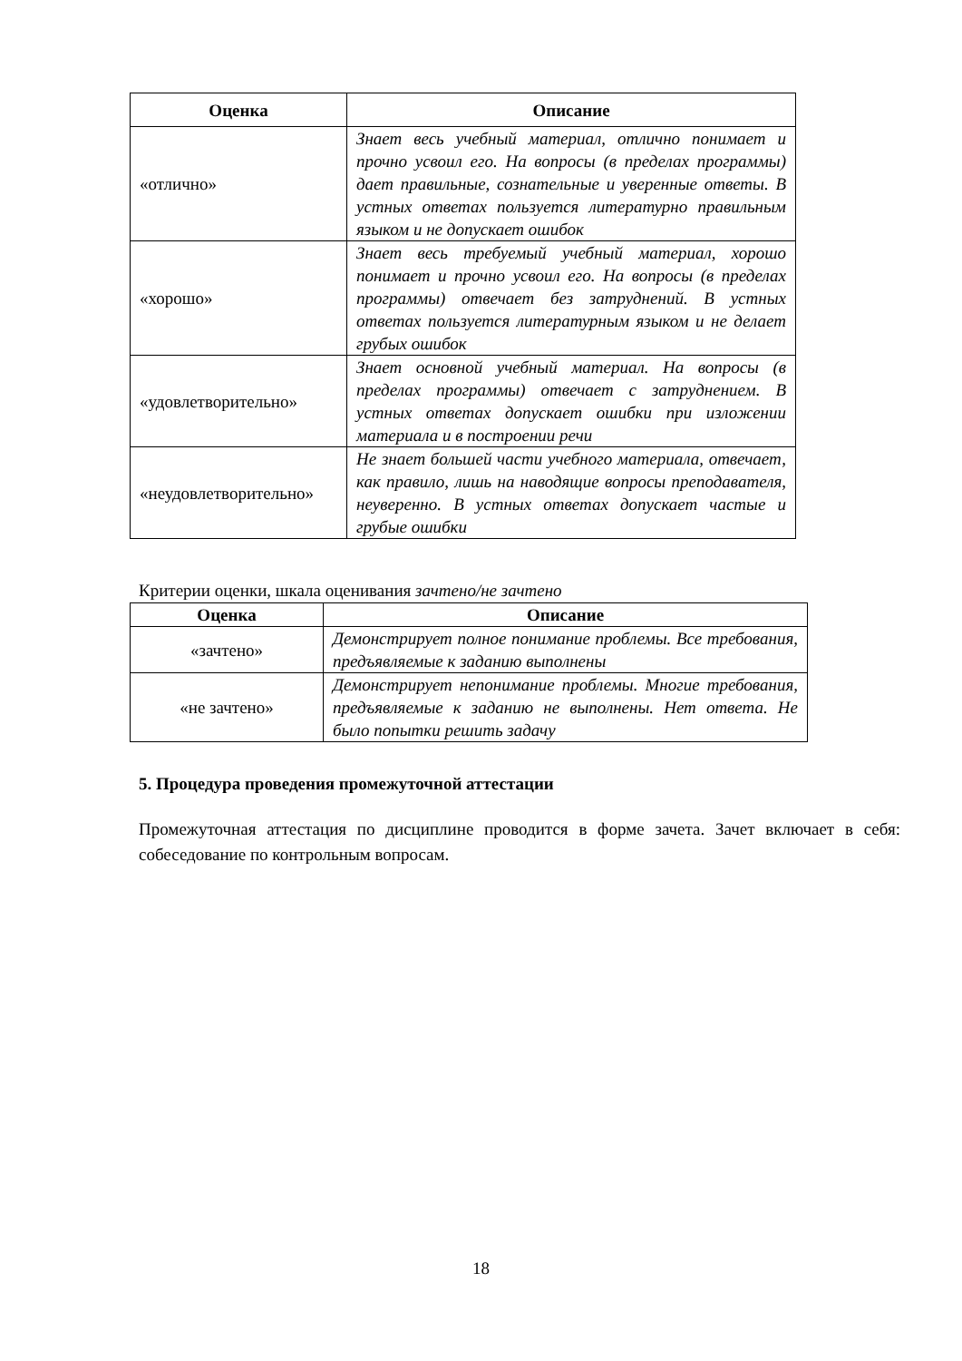| Оценка | Описание |
| --- | --- |
| «отлично» | Знает весь учебный материал, отлично понимает и прочно усвоил его. На вопросы (в пределах программы) дает правильные, сознательные и уверенные ответы. В устных ответах пользуется литературно правильным языком и не допускает ошибок |
| «хорошо» | Знает весь требуемый учебный материал, хорошо понимает и прочно усвоил его. На вопросы (в пределах программы) отвечает без затруднений. В устных ответах пользуется литературным языком и не делает грубых ошибок |
| «удовлетворительно» | Знает основной учебный материал. На вопросы (в пределах программы) отвечает с затруднением. В устных ответах допускает ошибки при изложении материала и в построении речи |
| «неудовлетворительно» | Не знает большей части учебного материала, отвечает, как правило, лишь на наводящие вопросы преподавателя, неуверенно. В устных ответах допускает частые и грубые ошибки |
Критерии оценки, шкала оценивания зачтено/не зачтено
| Оценка | Описание |
| --- | --- |
| «зачтено» | Демонстрирует полное понимание проблемы. Все требования, предъявляемые к заданию выполнены |
| «не зачтено» | Демонстрирует непонимание проблемы. Многие требования, предъявляемые к заданию не выполнены. Нет ответа. Не было попытки решить задачу |
5. Процедура проведения промежуточной аттестации
Промежуточная аттестация по дисциплине проводится в форме зачета. Зачет включает в себя: собеседование по контрольным вопросам.
18